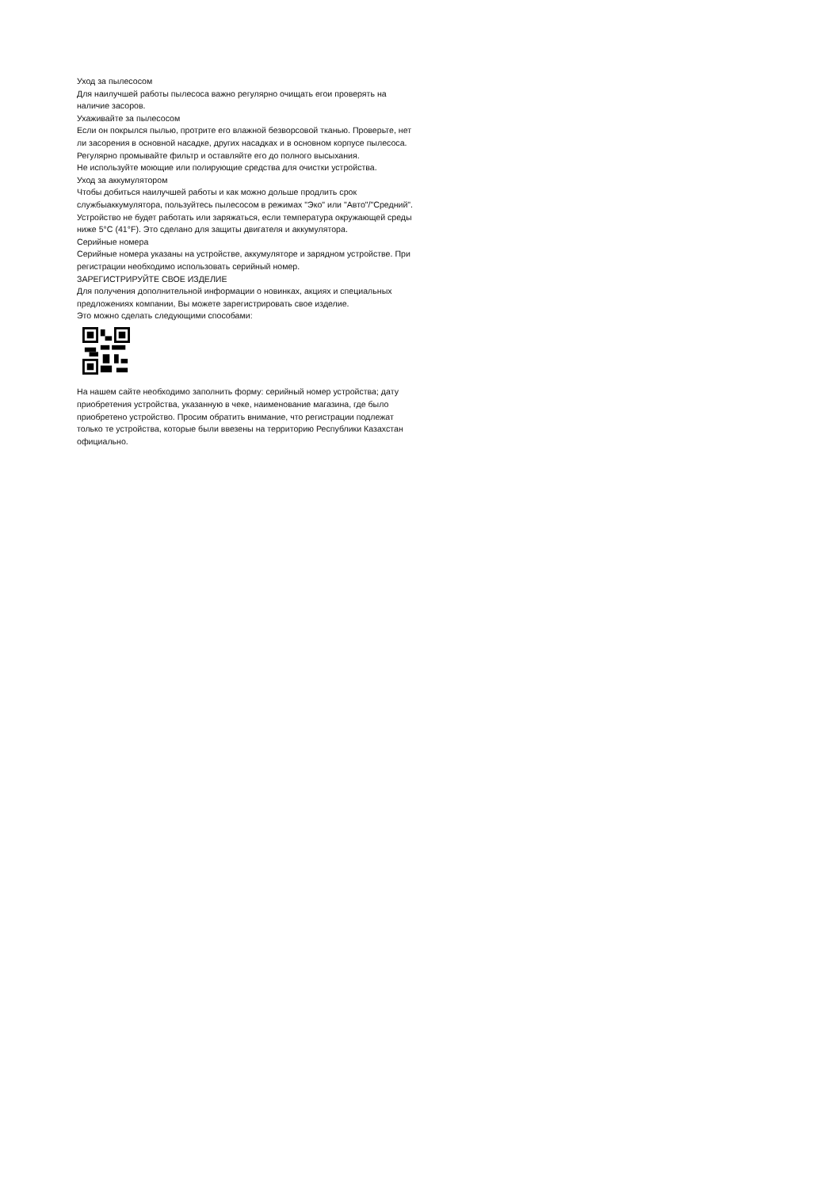Уход за пылесосом
Для наилучшей работы пылесоса важно регулярно очищать егои проверять на наличие засоров.
Ухаживайте за пылесосом
Если он покрылся пылью, протрите его влажной безворсовой тканью. Проверьте, нет ли засорения в основной насадке, других насадках и в основном корпусе пылесоса. Регулярно промывайте фильтр и оставляйте его до полного высыхания.
Не используйте моющие или полирующие средства для очистки устройства.
Уход за аккумулятором
Чтобы добиться наилучшей работы и как можно дольше продлить срок службыаккумулятора, пользуйтесь пылесосом в режимах "Эко" или "Авто"/"Средний".
Устройство не будет работать или заряжаться, если температура окружающей среды ниже 5°C (41°F). Это сделано для защиты двигателя и аккумулятора.
Серийные номера
Серийные номера указаны на устройстве, аккумуляторе и зарядном устройстве. При регистрации необходимо использовать серийный номер.
ЗАРЕГИСТРИРУЙТЕ СВОЕ ИЗДЕЛИЕ
Для получения дополнительной информации о новинках, акциях и специальных предложениях компании, Вы можете зарегистрировать свое изделие.
Это можно сделать следующими способами:
На нашем сайте необходимо заполнить форму: серийный номер устройства; дату приобретения устройства, указанную в чеке, наименование магазина, где было приобретено устройство. Просим обратить внимание, что регистрации подлежат только те устройства, которые были ввезены на территорию Республики Казахстан официально.